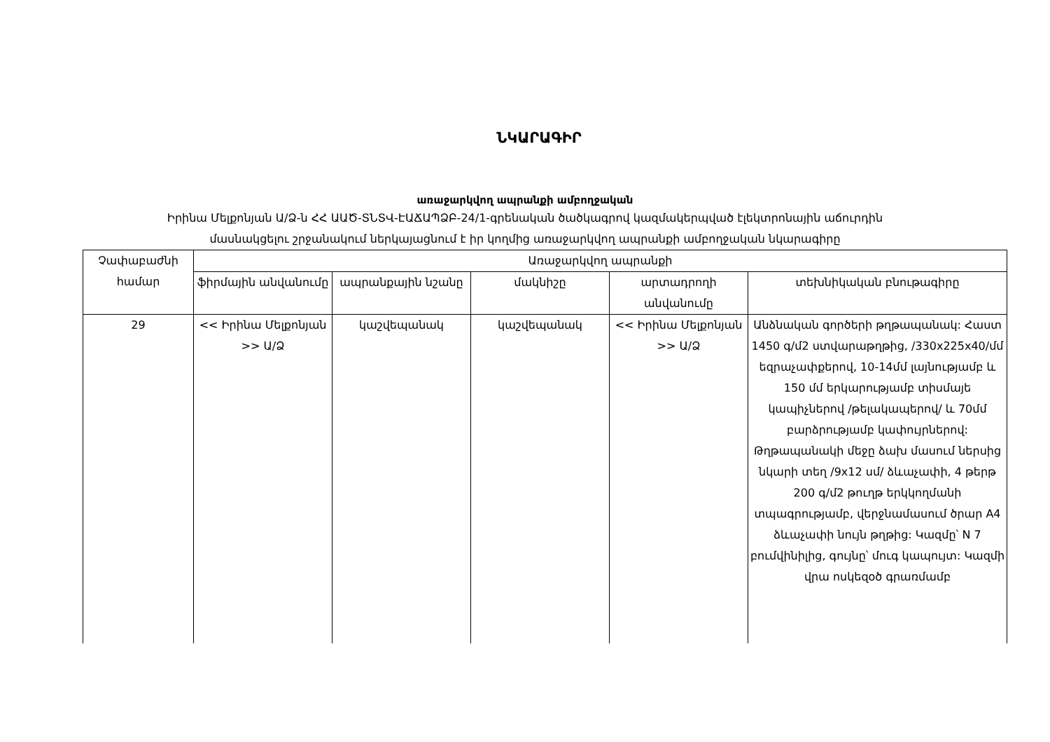ՆԿԱՐԱԳԻՐ
առաջարկվող ապրանքի ամբողջական
Իրինա Մելքոնյան Ա/Ձ-ն ՀՀ ԱԱԾ-ՏՆՏՎ-ԷԱՃԱՊՁԲ-24/1-գրենական ծածկագրով կազմակերպված էլեկտրոնային աճուրդին
մասնակցելու շրջանակում ներկայացնում է իր կողմից առաջարկվող ապրանքի ամբողջական նկարագիրը
| Չափաբաժնի համար | Առաջարկվող ապրանքի | | | | |
| --- | --- | --- | --- | --- | --- |
| | ֆիրմային անվանումը | ապրանքային նշանը | մակնիշը | արտադրողի անվանումը | տեխնիկական բնութագիրը |
| 29 | << Իրինա Մելքոնյան >> Ա/Ձ | կաշվեպանակ | կաշվեպանակ | << Իրինա Մելքոնյան >> Ա/Ձ | Անձնական գործերի թղթապանակ: Հաստ 1450 գ/մ2 ստվարաթղթից, /330x225x40/մմ եզրաչափքերով, 10-14մմ լայնությամբ և 150 մմ երկարությամբ տիսմայե կապիչներով /թելակապերով/ և 70մմ բարձրությամբ կափույրներով: Թղթապանակի մեջը ձախ մասում ներսից նկարի տեղ /9x12 սմ/ ձևաչափի, 4 թերթ 200 գ/մ2 թուղթ երկկողմանի տպագրությամբ, վերջնամասում ծրար A4 ձևաչափի նույն թղթից: Կազմը՝ N 7 բումվինիլից, գույնը՝ մուգ կապույտ: Կազմի վրա ոսկեզօծ գրառմամբ |